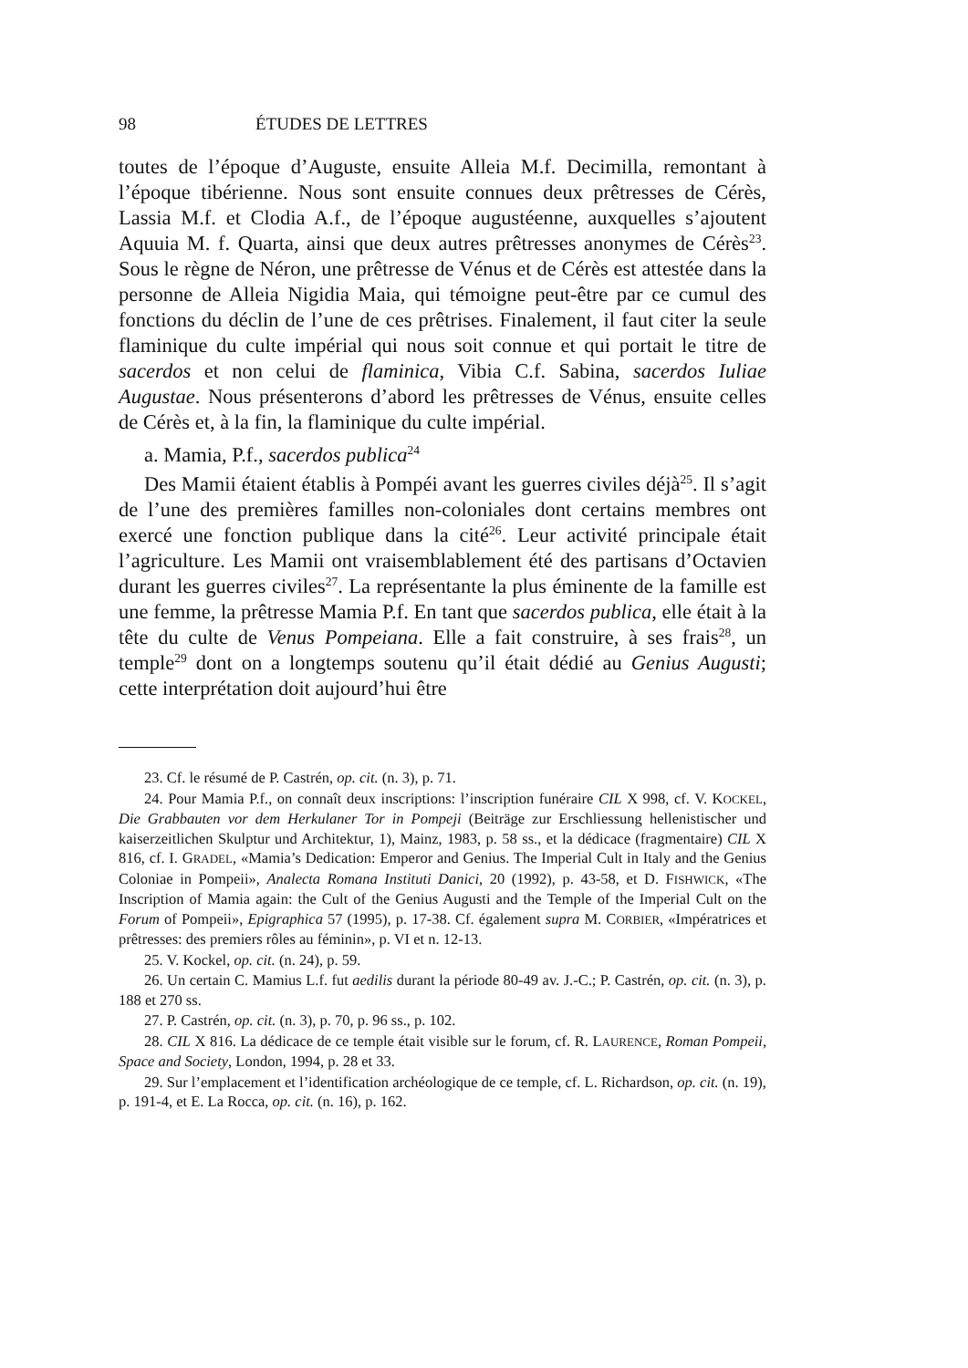98 ÉTUDES DE LETTRES
toutes de l’époque d’Auguste, ensuite Alleia M.f. Decimilla, remontant à l’époque tibérienne. Nous sont ensuite connues deux prêtresses de Cérès, Lassia M.f. et Clodia A.f., de l’époque augustéenne, auxquelles s’ajoutent Aquuia M. f. Quarta, ainsi que deux autres prêtresses anonymes de Cérès<sup>23</sup>. Sous le règne de Néron, une prêtresse de Vénus et de Cérès est attestée dans la personne de Alleia Nigidia Maia, qui témoigne peut-être par ce cumul des fonctions du déclin de l’une de ces prêtrises. Finalement, il faut citer la seule flaminique du culte impérial qui nous soit connue et qui portait le titre de sacerdos et non celui de flaminica, Vibia C.f. Sabina, sacerdos Iuliae Augustae. Nous présenterons d’abord les prêtresses de Vénus, ensuite celles de Cérès et, à la fin, la flaminique du culte impérial.
a. Mamia, P.f., sacerdos publica<sup>24</sup>
Des Mamii étaient établis à Pompéi avant les guerres civiles déjà<sup>25</sup>. Il s’agit de l’une des premières familles non-coloniales dont certains membres ont exercé une fonction publique dans la cité<sup>26</sup>. Leur activité principale était l’agriculture. Les Mamii ont vraisemblablement été des partisans d’Octavien durant les guerres civiles<sup>27</sup>. La représentante la plus éminente de la famille est une femme, la prêtresse Mamia P.f. En tant que sacerdos publica, elle était à la tête du culte de Venus Pompeiana. Elle a fait construire, à ses frais<sup>28</sup>, un temple<sup>29</sup> dont on a longtemps soutenu qu’il était dédié au Genius Augusti; cette interprétation doit aujourd’hui être
23. Cf. le résumé de P. Castrén, op. cit. (n. 3), p. 71.
24. Pour Mamia P.f., on connaît deux inscriptions: l’inscription funéraire CIL X 998, cf. V. KOCKEL, Die Grabbauten vor dem Herkulaner Tor in Pompeji (Beiträge zur Erschliessung hellenistischer und kaiserzeitlichen Skulptur und Architektur, 1), Mainz, 1983, p. 58 ss., et la dédicace (fragmentaire) CIL X 816, cf. I. GRADEL, «Mamia’s Dedication: Emperor and Genius. The Imperial Cult in Italy and the Genius Coloniae in Pompeii», Analecta Romana Instituti Danici, 20 (1992), p. 43-58, et D. FISHWICK, «The Inscription of Mamia again: the Cult of the Genius Augusti and the Temple of the Imperial Cult on the Forum of Pompeii», Epigraphica 57 (1995), p. 17-38. Cf. également supra M. CORBIER, «Impératrices et prêtresses: des premiers rôles au féminin», p. VI et n. 12-13.
25. V. Kockel, op. cit. (n. 24), p. 59.
26. Un certain C. Mamius L.f. fut aedilis durant la période 80-49 av. J.-C.; P. Castrén, op. cit. (n. 3), p. 188 et 270 ss.
27. P. Castrén, op. cit. (n. 3), p. 70, p. 96 ss., p. 102.
28. CIL X 816. La dédicace de ce temple était visible sur le forum, cf. R. LAURENCE, Roman Pompeii, Space and Society, London, 1994, p. 28 et 33.
29. Sur l’emplacement et l’identification archéologique de ce temple, cf. L. Richardson, op. cit. (n. 19), p. 191-4, et E. La Rocca, op. cit. (n. 16), p. 162.